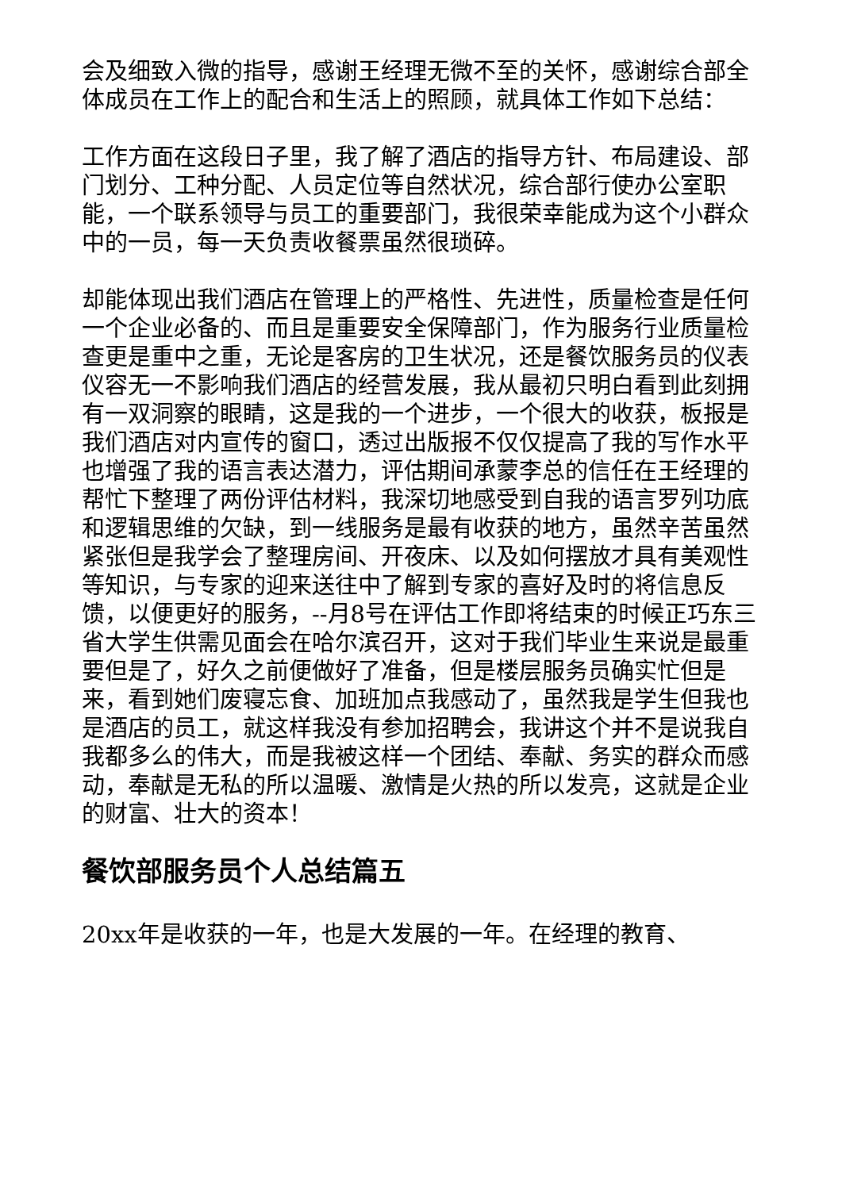会及细致入微的指导，感谢王经理无微不至的关怀，感谢综合部全体成员在工作上的配合和生活上的照顾，就具体工作如下总结：
工作方面在这段日子里，我了解了酒店的指导方针、布局建设、部门划分、工种分配、人员定位等自然状况，综合部行使办公室职能，一个联系领导与员工的重要部门，我很荣幸能成为这个小群众中的一员，每一天负责收餐票虽然很琐碎。
却能体现出我们酒店在管理上的严格性、先进性，质量检查是任何一个企业必备的、而且是重要安全保障部门，作为服务行业质量检查更是重中之重，无论是客房的卫生状况，还是餐饮服务员的仪表仪容无一不影响我们酒店的经营发展，我从最初只明白看到此刻拥有一双洞察的眼睛，这是我的一个进步，一个很大的收获，板报是我们酒店对内宣传的窗口，透过出版报不仅仅提高了我的写作水平也增强了我的语言表达潜力，评估期间承蒙李总的信任在王经理的帮忙下整理了两份评估材料，我深切地感受到自我的语言罗列功底和逻辑思维的欠缺，到一线服务是最有收获的地方，虽然辛苦虽然紧张但是我学会了整理房间、开夜床、以及如何摆放才具有美观性等知识，与专家的迎来送往中了解到专家的喜好及时的将信息反馈，以便更好的服务，--月8号在评估工作即将结束的时候正巧东三省大学生供需见面会在哈尔滨召开，这对于我们毕业生来说是最重要但是了，好久之前便做好了准备，但是楼层服务员确实忙但是来，看到她们废寝忘食、加班加点我感动了，虽然我是学生但我也是酒店的员工，就这样我没有参加招聘会，我讲这个并不是说我自我都多么的伟大，而是我被这样一个团结、奉献、务实的群众而感动，奉献是无私的所以温暖、激情是火热的所以发亮，这就是企业的财富、壮大的资本！
餐饮部服务员个人总结篇五
20xx年是收获的一年，也是大发展的一年。在经理的教育、